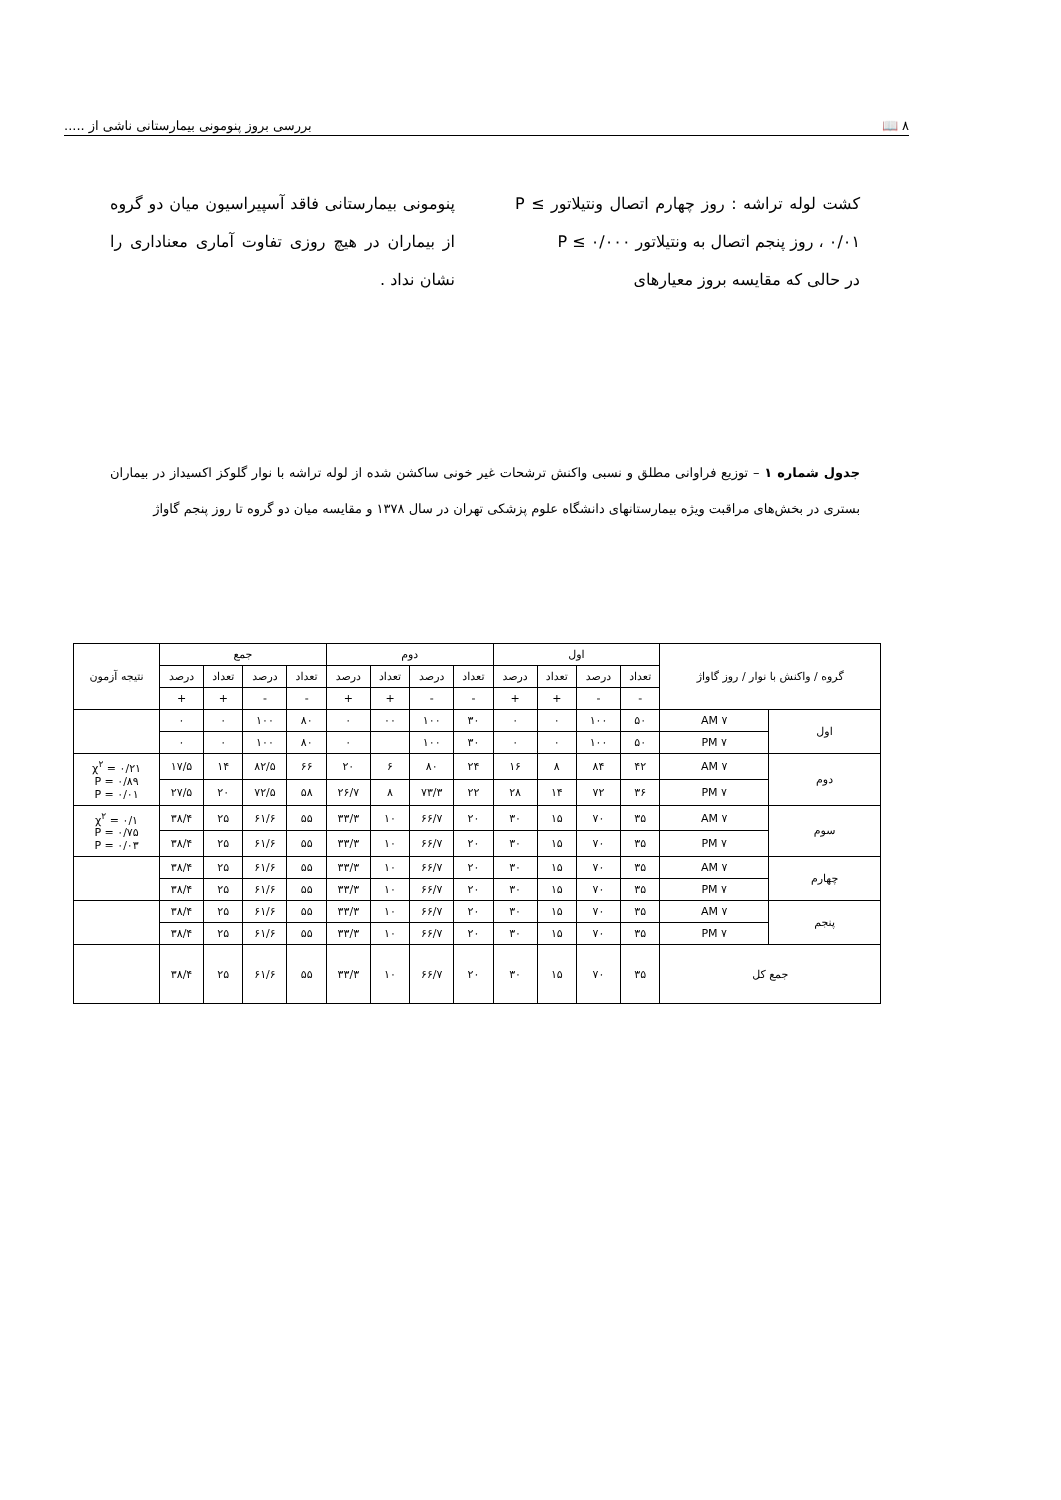۸ 📖 بررسی بروز پنومونی بیمارستانی ناشی از .....
کشت لوله تراشه : روز چهارم اتصال ونتیلاتور P ≤ ۰/۰۱ ، روز پنجم اتصال به ونتیلاتور P ≤ ۰/۰۰۰
در حالی که مقایسه بروز معیارهای
پنومونی بیمارستانی فاقد آسپیراسیون میان دو گروه از بیماران در هیچ روزی تفاوت آماری معناداری را نشان نداد .
جدول شماره ۱ – توزیع فراوانی مطلق و نسبی واکنش ترشحات غیر خونی ساکشن شده از لوله تراشه با نوار گلوکز اکسیداز در بیماران بستری در بخش‌های مراقبت ویژه بیمارستانهای دانشگاه علوم پزشکی تهران در سال ۱۳۷۸ و مقایسه میان دو گروه تا روز پنجم گاواژ
| گروه / واکنش با نوار / روز گاواژ | | اول | | | | دوم | | | | جمع | | | | نتیجه آزمون |
| --- | --- | --- | --- | --- | --- | --- | --- | --- | --- | --- | --- | --- | --- | --- |
| | | تعداد | درصد | تعداد | درصد | تعداد | درصد | تعداد | درصد | تعداد | درصد | تعداد | درصد | |
| | | - | - | + | + | - | - | + | + | - | - | + | + | |
| اول | ۷ AM | ۵۰ | ۱۰۰ | ۰ | ۰ | ۳۰ | ۱۰۰ | ۰۰ | ۰ | ۸۰ | ۱۰۰ | ۰ | ۰ | |
| | ۷ PM | ۵۰ | ۱۰۰ | ۰ | ۰ | ۳۰ | ۱۰۰ | | ۰ | ۸۰ | ۱۰۰ | ۰ | ۰ | |
| دوم | ۷ AM | ۴۲ | ۸۴ | ۸ | ۱۶ | ۲۴ | ۸۰ | ۶ | ۲۰ | ۶۶ | ۸۲/۵ | ۱۴ | ۱۷/۵ | χ<sup>۲</sup> = ۰/۲۱ P = ۰/۸۹ P = ۰/۰۱ |
| | ۷ PM | ۳۶ | ۷۲ | ۱۴ | ۲۸ | ۲۲ | ۷۳/۳ | ۸ | ۲۶/۷ | ۵۸ | ۷۲/۵ | ۲۰ | ۲۷/۵ | |
| سوم | ۷ AM | ۳۵ | ۷۰ | ۱۵ | ۳۰ | ۲۰ | ۶۶/۷ | ۱۰ | ۳۳/۳ | ۵۵ | ۶۱/۶ | ۲۵ | ۳۸/۴ | χ<sup>۲</sup> = ۰/۱ P = ۰/۷۵ P = ۰/۰۳ |
| | ۷ PM | ۳۵ | ۷۰ | ۱۵ | ۳۰ | ۲۰ | ۶۶/۷ | ۱۰ | ۳۳/۳ | ۵۵ | ۶۱/۶ | ۲۵ | ۳۸/۴ | |
| چهارم | ۷ AM | ۳۵ | ۷۰ | ۱۵ | ۳۰ | ۲۰ | ۶۶/۷ | ۱۰ | ۳۳/۳ | ۵۵ | ۶۱/۶ | ۲۵ | ۳۸/۴ | |
| | ۷ PM | ۳۵ | ۷۰ | ۱۵ | ۳۰ | ۲۰ | ۶۶/۷ | ۱۰ | ۳۳/۳ | ۵۵ | ۶۱/۶ | ۲۵ | ۳۸/۴ | |
| پنجم | ۷ AM | ۳۵ | ۷۰ | ۱۵ | ۳۰ | ۲۰ | ۶۶/۷ | ۱۰ | ۳۳/۳ | ۵۵ | ۶۱/۶ | ۲۵ | ۳۸/۴ | |
| | ۷ PM | ۳۵ | ۷۰ | ۱۵ | ۳۰ | ۲۰ | ۶۶/۷ | ۱۰ | ۳۳/۳ | ۵۵ | ۶۱/۶ | ۲۵ | ۳۸/۴ | |
| جمع کل | | ۳۵ | ۷۰ | ۱۵ | ۳۰ | ۲۰ | ۶۶/۷ | ۱۰ | ۳۳/۳ | ۵۵ | ۶۱/۶ | ۲۵ | ۳۸/۴ | |